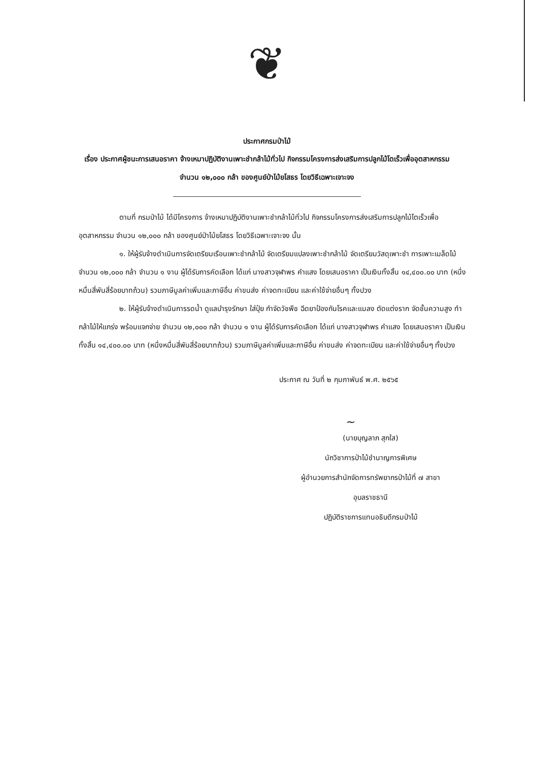❦
ประกาศกรมป่าไม้
เรื่อง ประกาศผู้ชนะการเสนอราคา จ้างเหมาปฏิบัติงานเพาะชำกล้าไม้ทั่วไป กิจกรรมโครงการส่งเสริมการปลูกไม้โตเร็วเพื่ออุตสาหกรรม จำนวน ๑๒,๐๐๐ กล้า ของศูนย์ป่าไม้ยโสธร โดยวิธีเฉพาะเจาะจง
ตามที่ กรมป่าไม้ ได้มีโครงการ จ้างเหมาปฏิบัติงานเพาะชำกล้าไม้ทั่วไป กิจกรรมโครงการส่งเสริมการปลูกไม้โตเร็วเพื่ออุตสาหกรรม จำนวน ๑๒,๐๐๐ กล้า ของศูนย์ป่าไม้ยโสธร โดยวิธีเฉพาะเจาะจง นั้น
๑. ให้ผู้รับจ้างดำเนินการจัดเตรียมเรือนเพาะชำกล้าไม้ จัดเตรียมแปลงเพาะชำกล้าไม้ จัดเตรียมวัสดุเพาะชำ การเพาะเมล็ดไม้ จำนวน ๑๒,๐๐๐ กล้า จำนวน ๑ งาน ผู้ได้รับการคัดเลือก ได้แก่ นางสาวจุฬาพร คำแสง โดยเสนอราคา เป็นเงินทั้งสิ้น ๑๔,๔๐๐.๐๐ บาท (หนึ่งหมื่นสี่พันสี่ร้อยบาทถ้วน) รวมภาษีมูลค่าเพิ่มและภาษีอื่น ค่าขนส่ง ค่าจดทะเบียน และค่าใช้จ่ายอื่นๆ ทั้งปวง
๒. ให้ผู้รับจ้างดำเนินการรดน้ำ ดูแลบำรุงรักษา ใส่ปุ๋ย กำจัดวัชพืช ฉีดยาป้องกันโรคและแมลง ตัดแต่งราก จัดชั้นความสูง ทำกล้าไม้ให้แกร่ง พร้อมแจกจ่าย จำนวน ๑๒,๐๐๐ กล้า จำนวน ๑ งาน ผู้ได้รับการคัดเลือก ได้แก่ นางสาวจุฬาพร คำแสง โดยเสนอราคา เป็นเงินทั้งสิ้น ๑๔,๔๐๐.๐๐ บาท (หนึ่งหมื่นสี่พันสี่ร้อยบาทถ้วน) รวมภาษีมูลค่าเพิ่มและภาษีอื่น ค่าขนส่ง ค่าจดทะเบียน และค่าใช้จ่ายอื่นๆ ทั้งปวง
ประกาศ ณ วันที่ ๒ กุมภาพันธ์ พ.ศ. ๒๕๖๕
~
(นายบุญลาภ สุกใส)
นักวิชาการป่าไม้ชำนาญการพิเศษ
ผู้อำนวยการสำนักจัดการทรัพยากรป่าไม้ที่ ๗ สาขา
อุบลราชธานี
ปฏิบัติราชการแทนอธิบดีกรมป่าไม้